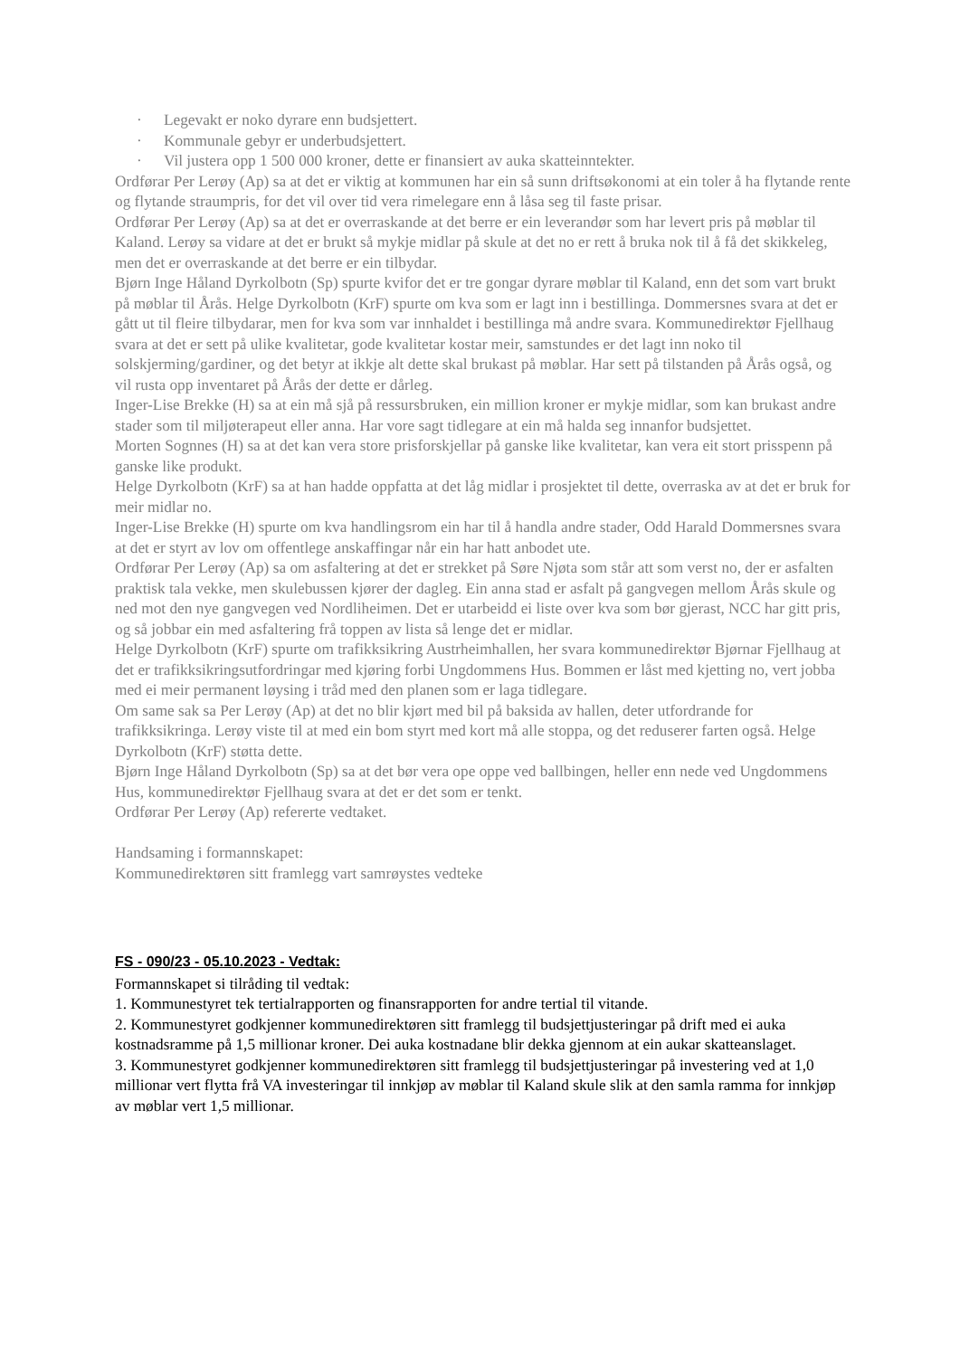· Legevakt er noko dyrare enn budsjettert.
· Kommunale gebyr er underbudsjettert.
· Vil justera opp 1 500 000 kroner, dette er finansiert av auka skatteinntekter.
Ordførar Per Lerøy (Ap) sa at det er viktig at kommunen har ein så sunn driftsøkonomi at ein toler å ha flytande rente og flytande straumpris, for det vil over tid vera rimelegare enn å låsa seg til faste prisar.
Ordførar Per Lerøy (Ap) sa at det er overraskande at det berre er ein leverandør som har levert pris på møblar til Kaland. Lerøy sa vidare at det er brukt så mykje midlar på skule at det no er rett å bruka nok til å få det skikkeleg, men det er overraskande at det berre er ein tilbydar.
Bjørn Inge Håland Dyrkolbotn (Sp) spurte kvifor det er tre gongar dyrare møblar til Kaland, enn det som vart brukt på møblar til Årås. Helge Dyrkolbotn (KrF) spurte om kva som er lagt inn i bestillinga. Dommersnes svara at det er gått ut til fleire tilbydarar, men for kva som var innhaldet i bestillinga må andre svara. Kommunedirektør Fjellhaug svara at det er sett på ulike kvalitetar, gode kvalitetar kostar meir, samstundes er det lagt inn noko til solskjerming/gardiner, og det betyr at ikkje alt dette skal brukast på møblar. Har sett på tilstanden på Årås også, og vil rusta opp inventaret på Årås der dette er dårleg.
Inger-Lise Brekke (H) sa at ein må sjå på ressursbruken, ein million kroner er mykje midlar, som kan brukast andre stader som til miljøterapeut eller anna. Har vore sagt tidlegare at ein må halda seg innanfor budsjettet.
Morten Sognnes (H) sa at det kan vera store prisforskjellar på ganske like kvalitetar, kan vera eit stort prisspenn på ganske like produkt.
Helge Dyrkolbotn (KrF) sa at han hadde oppfatta at det låg midlar i prosjektet til dette, overraska av at det er bruk for meir midlar no.
Inger-Lise Brekke (H) spurte om kva handlingsrom ein har til å handla andre stader, Odd Harald Dommersnes svara at det er styrt av lov om offentlege anskaffingar når ein har hatt anbodet ute.
Ordførar Per Lerøy (Ap) sa om asfaltering at det er strekket på Søre Njøta som står att som verst no, der er asfalten praktisk tala vekke, men skulebussen kjører der dagleg. Ein anna stad er asfalt på gangvegen mellom Årås skule og ned mot den nye gangvegen ved Nordliheimen. Det er utarbeidd ei liste over kva som bør gjerast, NCC har gitt pris, og så jobbar ein med asfaltering frå toppen av lista så lenge det er midlar.
Helge Dyrkolbotn (KrF) spurte om trafikksikring Austrheimhallen, her svara kommunedirektør Bjørnar Fjellhaug at det er trafikksikringsutfordringar med kjøring forbi Ungdommens Hus. Bommen er låst med kjetting no, vert jobba med ei meir permanent løysing i tråd med den planen som er laga tidlegare.
Om same sak sa Per Lerøy (Ap) at det no blir kjørt med bil på baksida av hallen, deter utfordrande for trafikksikringa. Lerøy viste til at med ein bom styrt med kort må alle stoppa, og det reduserer farten også. Helge Dyrkolbotn (KrF) støtta dette.
Bjørn Inge Håland Dyrkolbotn (Sp) sa at det bør vera ope oppe ved ballbingen, heller enn nede ved Ungdommens Hus, kommunedirektør Fjellhaug svara at det er det som er tenkt.
Ordførar Per Lerøy (Ap) refererte vedtaket.
Handsaming i formannskapet:
Kommunedirektøren sitt framlegg vart samrøystes vedteke
FS - 090/23 - 05.10.2023 - Vedtak:
Formannskapet si tilråding til vedtak:
1. Kommunestyret tek tertialrapporten og finansrapporten for andre tertial til vitande.
2. Kommunestyret godkjenner kommunedirektøren sitt framlegg til budsjettjusteringar på drift med ei auka kostnadsramme på 1,5 millionar kroner. Dei auka kostnadane blir dekka gjennom at ein aukar skatteanslaget.
3. Kommunestyret godkjenner kommunedirektøren sitt framlegg til budsjettjusteringar på investering ved at 1,0 millionar vert flytta frå VA investeringar til innkjøp av møblar til Kaland skule slik at den samla ramma for innkjøp av møblar vert 1,5 millionar.